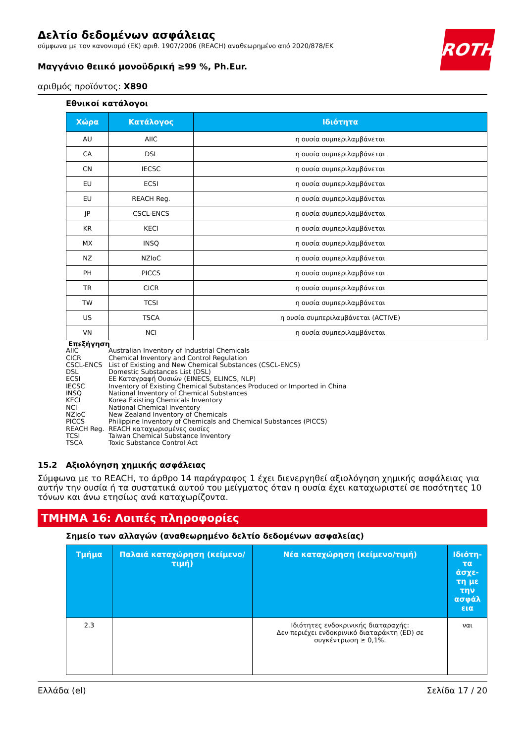ROTH
Δελτίο δεδομένων ασφάλειας
σύμφωνα με τον κανονισμό (ΕΚ) αριθ. 1907/2006 (REACH) αναθεωρημένο από 2020/878/ΕΚ
Μαγγάνιο θειικό μονοϋδρική ≥99 %, Ph.Eur.
αριθμός προϊόντος: X890
Εθνικοί κατάλογοι
| Χώρα | Κατάλογος | Ιδιότητα |
| --- | --- | --- |
| AU | AIIC | η ουσία συμπεριλαμβάνεται |
| CA | DSL | η ουσία συμπεριλαμβάνεται |
| CN | IECSC | η ουσία συμπεριλαμβάνεται |
| EU | ECSI | η ουσία συμπεριλαμβάνεται |
| EU | REACH Reg. | η ουσία συμπεριλαμβάνεται |
| JP | CSCL-ENCS | η ουσία συμπεριλαμβάνεται |
| KR | KECI | η ουσία συμπεριλαμβάνεται |
| MX | INSQ | η ουσία συμπεριλαμβάνεται |
| NZ | NZIoC | η ουσία συμπεριλαμβάνεται |
| PH | PICCS | η ουσία συμπεριλαμβάνεται |
| TR | CICR | η ουσία συμπεριλαμβάνεται |
| TW | TCSI | η ουσία συμπεριλαμβάνεται |
| US | TSCA | η ουσία συμπεριλαμβάνεται (ACTIVE) |
| VN | NCI | η ουσία συμπεριλαμβάνεται |
Επεξήγηση
| AIIC | Australian Inventory of Industrial Chemicals |
| CICR | Chemical Inventory and Control Regulation |
| CSCL-ENCS | List of Existing and New Chemical Substances (CSCL-ENCS) |
| DSL | Domestic Substances List (DSL) |
| ECSI | ΕΕ Καταγραφή Ουσιών (EINECS, ELINCS, NLP) |
| IECSC | Inventory of Existing Chemical Substances Produced or Imported in China |
| INSQ | National Inventory of Chemical Substances |
| KECI | Korea Existing Chemicals Inventory |
| NCI | National Chemical Inventory |
| NZIoC | New Zealand Inventory of Chemicals |
| PICCS | Philippine Inventory of Chemicals and Chemical Substances (PICCS) |
| REACH Reg. | REACH καταχωρισμένες ουσίες |
| TCSI | Taiwan Chemical Substance Inventory |
| TSCA | Toxic Substance Control Act |
15.2 Αξιολόγηση χημικής ασφάλειας
Σύμφωνα με το REACH, το άρθρο 14 παράγραφος 1 έχει διενεργηθεί αξιολόγηση χημικής ασφάλειας για αυτήν την ουσία ή τα συστατικά αυτού του μείγματος όταν η ουσία έχει καταχωριστεί σε ποσότητες 10 τόνων και άνω ετησίως ανά καταχωρίζοντα.
ΤΜΗΜΑ 16: Λοιπές πληροφορίες
Σημείο των αλλαγών (αναθεωρημένο δελτίο δεδομένων ασφαλείας)
| Τμήμα | Παλαιά καταχώρηση (κείμενο/τιμή) | Νέα καταχώρηση (κείμενο/τιμή) | Ιδιότη-τα άσχε-τη με την ασφάλ εια |
| --- | --- | --- | --- |
| 2.3 | | Ιδιότητες ενδοκρινικής διαταραχής: Δεν περιέχει ενδοκρινικό διαταράκτη (ED) σε συγκέντρωση ≥ 0,1%. | ναι |
Ελλάδα (el) Σελίδα 17 / 20